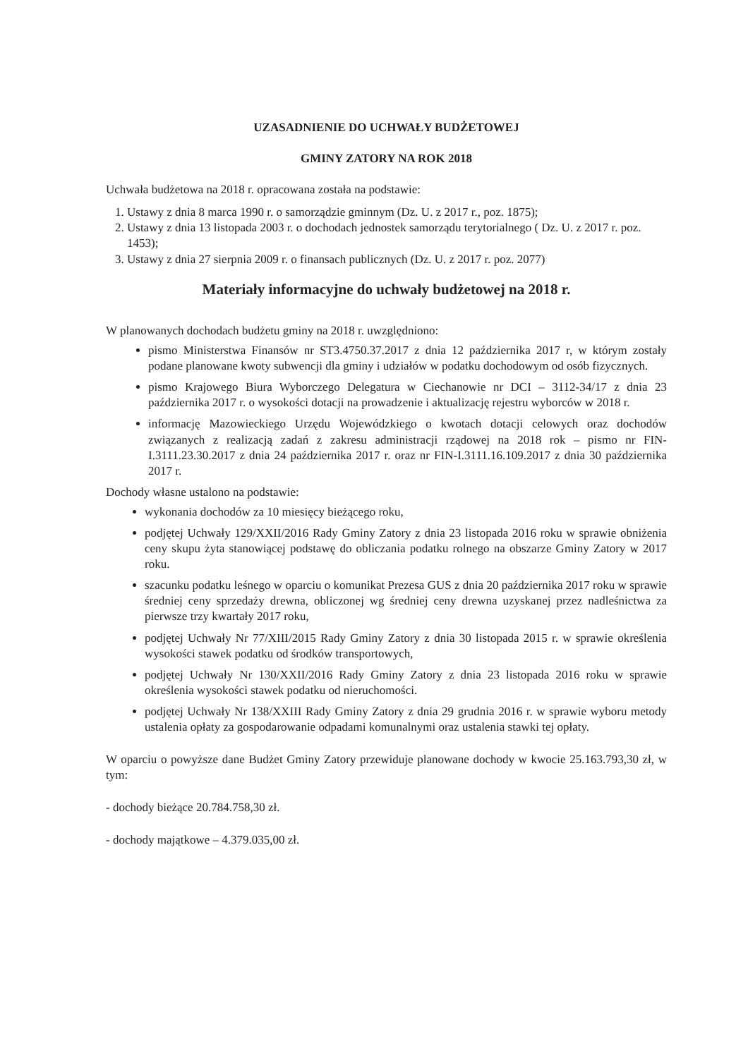UZASADNIENIE DO UCHWAŁY BUDŻETOWEJ
GMINY ZATORY NA ROK 2018
Uchwała budżetowa na 2018 r. opracowana została na podstawie:
1. Ustawy z dnia 8 marca 1990 r. o samorządzie gminnym (Dz. U. z 2017 r., poz. 1875);
2. Ustawy z dnia 13 listopada 2003 r. o dochodach jednostek samorządu terytorialnego ( Dz. U. z 2017 r. poz. 1453);
3. Ustawy z dnia 27 sierpnia 2009 r. o finansach publicznych (Dz. U. z 2017 r. poz. 2077)
Materiały informacyjne do uchwały budżetowej na 2018 r.
W planowanych dochodach budżetu gminy na 2018 r. uwzględniono:
pismo Ministerstwa Finansów nr ST3.4750.37.2017 z dnia 12 października 2017 r, w którym zostały podane planowane kwoty subwencji dla gminy i udziałów w podatku dochodowym od osób fizycznych.
pismo Krajowego Biura Wyborczego Delegatura w Ciechanowie nr DCI – 3112-34/17 z dnia 23 października 2017 r. o wysokości dotacji na prowadzenie i aktualizację rejestru wyborców w 2018 r.
informację Mazowieckiego Urzędu Wojewódzkiego o kwotach dotacji celowych oraz dochodów związanych z realizacją zadań z zakresu administracji rządowej na 2018 rok – pismo nr FIN-I.3111.23.30.2017 z dnia 24 października 2017 r. oraz nr FIN-I.3111.16.109.2017 z dnia 30 października 2017 r.
Dochody własne ustalono na podstawie:
wykonania dochodów za 10 miesięcy bieżącego roku,
podjętej Uchwały 129/XXII/2016 Rady Gminy Zatory z dnia 23 listopada 2016 roku w sprawie obniżenia ceny skupu żyta stanowiącej podstawę do obliczania podatku rolnego na obszarze Gminy Zatory w 2017 roku.
szacunku podatku leśnego w oparciu o komunikat Prezesa GUS z dnia 20 października 2017 roku w sprawie średniej ceny sprzedaży drewna, obliczonej wg średniej ceny drewna uzyskanej przez nadleśnictwa za pierwsze trzy kwartały 2017 roku,
podjętej Uchwały Nr 77/XIII/2015 Rady Gminy Zatory z dnia 30 listopada 2015 r. w sprawie określenia wysokości stawek podatku od środków transportowych,
podjętej Uchwały Nr 130/XXII/2016 Rady Gminy Zatory z dnia 23 listopada 2016 roku w sprawie określenia wysokości stawek podatku od nieruchomości.
podjętej Uchwały Nr 138/XXIII Rady Gminy Zatory z dnia 29 grudnia 2016 r. w sprawie wyboru metody ustalenia opłaty za gospodarowanie odpadami komunalnymi oraz ustalenia stawki tej opłaty.
W oparciu o powyższe dane Budżet Gminy Zatory przewiduje planowane dochody w kwocie 25.163.793,30 zł, w tym:
- dochody bieżące 20.784.758,30 zł.
- dochody majątkowe – 4.379.035,00 zł.